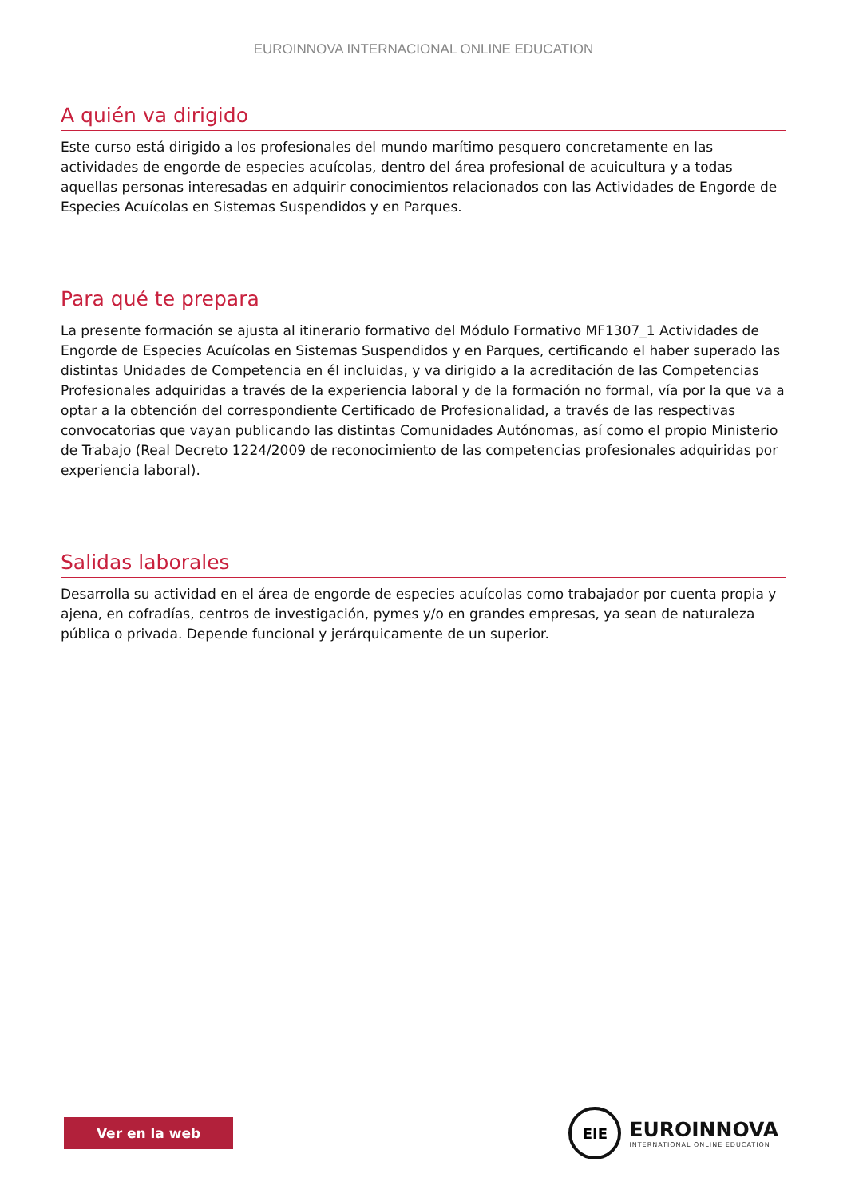EUROINNOVA INTERNACIONAL ONLINE EDUCATION
A quién va dirigido
Este curso está dirigido a los profesionales del mundo marítimo pesquero concretamente en las actividades de engorde de especies acuícolas, dentro del área profesional de acuicultura y a todas aquellas personas interesadas en adquirir conocimientos relacionados con las Actividades de Engorde de Especies Acuícolas en Sistemas Suspendidos y en Parques.
Para qué te prepara
La presente formación se ajusta al itinerario formativo del Módulo Formativo MF1307_1 Actividades de Engorde de Especies Acuícolas en Sistemas Suspendidos y en Parques, certificando el haber superado las distintas Unidades de Competencia en él incluidas, y va dirigido a la acreditación de las Competencias Profesionales adquiridas a través de la experiencia laboral y de la formación no formal, vía por la que va a optar a la obtención del correspondiente Certificado de Profesionalidad, a través de las respectivas convocatorias que vayan publicando las distintas Comunidades Autónomas, así como el propio Ministerio de Trabajo (Real Decreto 1224/2009 de reconocimiento de las competencias profesionales adquiridas por experiencia laboral).
Salidas laborales
Desarrolla su actividad en el área de engorde de especies acuícolas como trabajador por cuenta propia y ajena, en cofradías, centros de investigación, pymes y/o en grandes empresas, ya sean de naturaleza pública o privada. Depende funcional y jerárquicamente de un superior.
Ver en la web
EIE
EUROINNOVA
INTERNATIONAL ONLINE EDUCATION